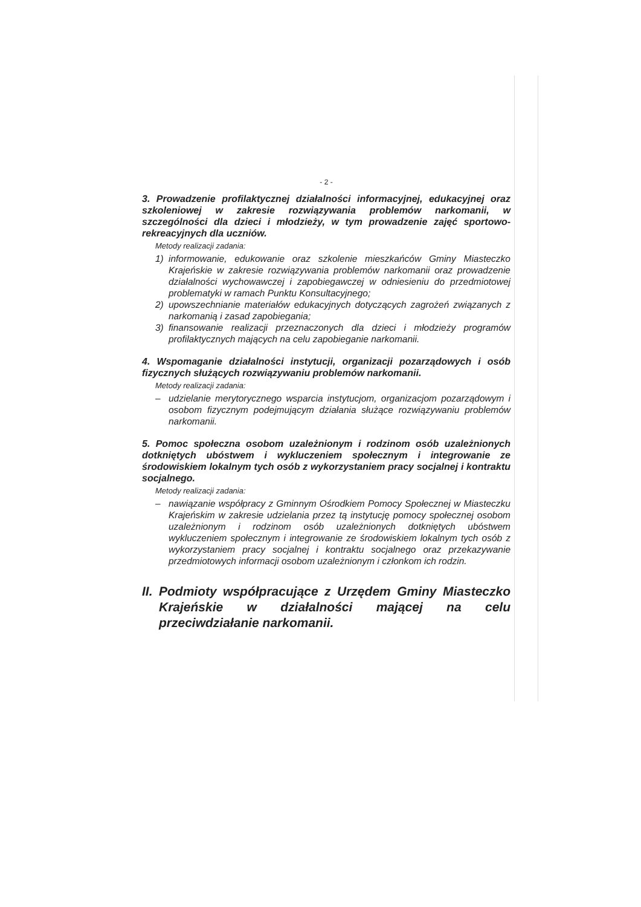- 2 -
3. Prowadzenie profilaktycznej działalności informacyjnej, edukacyjnej oraz szkoleniowej w zakresie rozwiązywania problemów narkomanii, w szczególności dla dzieci i młodzieży, w tym prowadzenie zajęć sportowo-rekreacyjnych dla uczniów.
Metody realizacji zadania:
1) informowanie, edukowanie oraz szkolenie mieszkańców Gminy Miasteczko Krajeńskie w zakresie rozwiązywania problemów narkomanii oraz prowadzenie działalności wychowawczej i zapobiegawczej w odniesieniu do przedmiotowej problematyki w ramach Punktu Konsultacyjnego;
2) upowszechnianie materiałów edukacyjnych dotyczących zagrożeń związanych z narkomanią i zasad zapobiegania;
3) finansowanie realizacji przeznaczonych dla dzieci i młodzieży programów profilaktycznych mających na celu zapobieganie narkomanii.
4. Wspomaganie działalności instytucji, organizacji pozarządowych i osób fizycznych służących rozwiązywaniu problemów narkomanii.
Metody realizacji zadania:
– udzielanie merytorycznego wsparcia instytucjom, organizacjom pozarządowym i osobom fizycznym podejmującym działania służące rozwiązywaniu problemów narkomanii.
5. Pomoc społeczna osobom uzależnionym i rodzinom osób uzależnionych dotkniętych ubóstwem i wykluczeniem społecznym i integrowanie ze środowiskiem lokalnym tych osób z wykorzystaniem pracy socjalnej i kontraktu socjalnego.
Metody realizacji zadania:
– nawiązanie współpracy z Gminnym Ośrodkiem Pomocy Społecznej w Miasteczku Krajeńskim w zakresie udzielania przez tą instytucję pomocy społecznej osobom uzależnionym i rodzinom osób uzależnionych dotkniętych ubóstwem wykluczeniem społecznym i integrowanie ze środowiskiem lokalnym tych osób z wykorzystaniem pracy socjalnej i kontraktu socjalnego oraz przekazywanie przedmiotowych informacji osobom uzależnionym i członkom ich rodzin.
II. Podmioty współpracujące z Urzędem Gminy Miasteczko Krajeńskie w działalności mającej na celu przeciwdziałanie narkomanii.